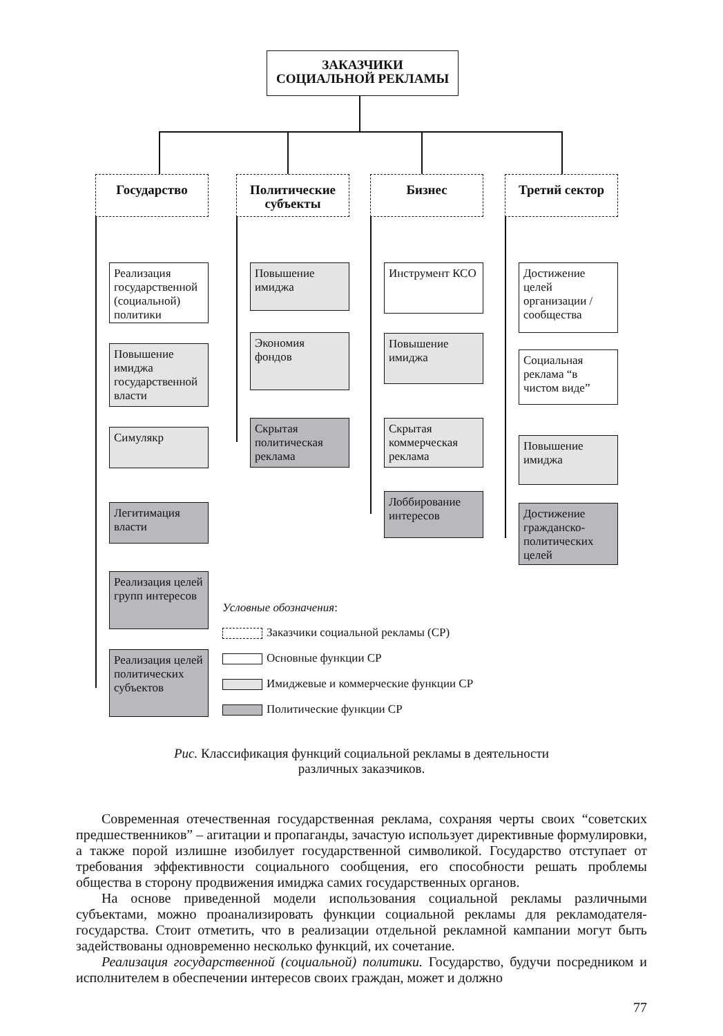ЗАКАЗЧИКИ
СОЦИАЛЬНОЙ РЕКЛАМЫ
Государство
Политические субъекты
Бизнес Третий сектор
Реализация государственной (социальной) политики
Повышение имиджа государственной власти
Симулякр
Легитимация власти
Реализация целей групп интересов
Реализация целей политических субъектов
Повышение имиджа
Экономия фондов
Скрытая политическая реклама
Инструмент КСО
Повышение имиджа
Скрытая коммерческая реклама
Лоббирование интересов
Достижение целей организации / сообщества
Социальная реклама “в чистом виде”
Повышение имиджа
Достижение гражданско-политических целей
Условные обозначения:
Заказчики социальной рекламы (СР)
Основные функции СР
Имиджевые и коммерческие функции СР
Политические функции СР
Рис. Классификация функций социальной рекламы в деятельности
различных заказчиков.
Современная отечественная государственная реклама, сохраняя черты своих “советских предшественников” – агитации и пропаганды, зачастую использует директивные формулировки, а также порой излишне изобилует государственной символикой. Государство отступает от требования эффективности социального сообщения, его способности решать проблемы общества в сторону продвижения имиджа самих государственных органов.
На основе приведенной модели использования социальной рекламы различными субъектами, можно проанализировать функции социальной рекламы для рекламодателя-государства. Стоит отметить, что в реализации отдельной рекламной кампании могут быть задействованы одновременно несколько функций, их сочетание.
Реализация государственной (социальной) политики. Государство, будучи посредником и исполнителем в обеспечении интересов своих граждан, может и должно
77